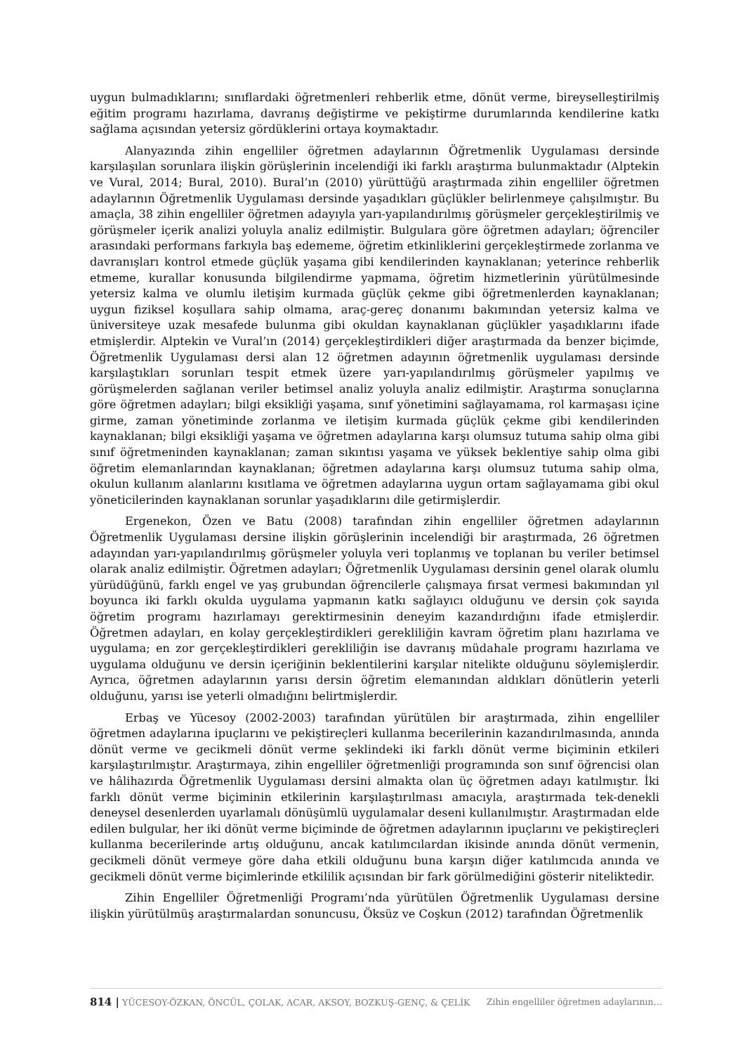uygun bulmadıklarını; sınıflardaki öğretmenleri rehberlik etme, dönüt verme, bireyselleştirilmiş eğitim programı hazırlama, davranış değiştirme ve pekiştirme durumlarında kendilerine katkı sağlama açısından yetersiz gördüklerini ortaya koymaktadır.
Alanyazında zihin engelliler öğretmen adaylarının Öğretmenlik Uygulaması dersinde karşılaşılan sorunlara ilişkin görüşlerinin incelendiği iki farklı araştırma bulunmaktadır (Alptekin ve Vural, 2014; Bural, 2010). Bural’ın (2010) yürüttüğü araştırmada zihin engelliler öğretmen adaylarının Öğretmenlik Uygulaması dersinde yaşadıkları güçlükler belirlenmeye çalışılmıştır. Bu amaçla, 38 zihin engelliler öğretmen adayıyla yarı-yapılandırılmış görüşmeler gerçekleştirilmiş ve görüşmeler içerik analizi yoluyla analiz edilmiştir. Bulgulara göre öğretmen adayları; öğrenciler arasındaki performans farkıyla baş edememe, öğretim etkinliklerini gerçekleştirmede zorlanma ve davranışları kontrol etmede güçlük yaşama gibi kendilerinden kaynaklanan; yeterince rehberlik etmeme, kurallar konusunda bilgilendirme yapmama, öğretim hizmetlerinin yürütülmesinde yetersiz kalma ve olumlu iletişim kurmada güçlük çekme gibi öğretmenlerden kaynaklanan; uygun fiziksel koşullara sahip olmama, araç-gereç donanımı bakımından yetersiz kalma ve üniversiteye uzak mesafede bulunma gibi okuldan kaynaklanan güçlükler yaşadıklarını ifade etmişlerdir. Alptekin ve Vural’ın (2014) gerçekleştirdikleri diğer araştırmada da benzer biçimde, Öğretmenlik Uygulaması dersi alan 12 öğretmen adayının öğretmenlik uygulaması dersinde karşılaştıkları sorunları tespit etmek üzere yarı-yapılandırılmış görüşmeler yapılmış ve görüşmelerden sağlanan veriler betimsel analiz yoluyla analiz edilmiştir. Araştırma sonuçlarına göre öğretmen adayları; bilgi eksikliği yaşama, sınıf yönetimini sağlayamama, rol karmaşası içine girme, zaman yönetiminde zorlanma ve iletişim kurmada güçlük çekme gibi kendilerinden kaynaklanan; bilgi eksikliği yaşama ve öğretmen adaylarına karşı olumsuz tutuma sahip olma gibi sınıf öğretmeninden kaynaklanan; zaman sıkıntısı yaşama ve yüksek beklentiye sahip olma gibi öğretim elemanlarından kaynaklanan; öğretmen adaylarına karşı olumsuz tutuma sahip olma, okulun kullanım alanlarını kısıtlama ve öğretmen adaylarına uygun ortam sağlayamama gibi okul yöneticilerinden kaynaklanan sorunlar yaşadıklarını dile getirmişlerdir.
Ergenekon, Özen ve Batu (2008) tarafından zihin engelliler öğretmen adaylarının Öğretmenlik Uygulaması dersine ilişkin görüşlerinin incelendiği bir araştırmada, 26 öğretmen adayından yarı-yapılandırılmış görüşmeler yoluyla veri toplanmış ve toplanan bu veriler betimsel olarak analiz edilmiştir. Öğretmen adayları; Öğretmenlik Uygulaması dersinin genel olarak olumlu yürüdüğünü, farklı engel ve yaş grubundan öğrencilerle çalışmaya fırsat vermesi bakımından yıl boyunca iki farklı okulda uygulama yapmanın katkı sağlayıcı olduğunu ve dersin çok sayıda öğretim programı hazırlamayı gerektirmesinin deneyim kazandırdığını ifade etmişlerdir. Öğretmen adayları, en kolay gerçekleştirdikleri gerekliliğin kavram öğretim planı hazırlama ve uygulama; en zor gerçekleştirdikleri gerekliliğin ise davranış müdahale programı hazırlama ve uygulama olduğunu ve dersin içeriğinin beklentilerini karşılar nitelikte olduğunu söylemişlerdir. Ayrıca, öğretmen adaylarının yarısı dersin öğretim elemanından aldıkları dönütlerin yeterli olduğunu, yarısı ise yeterli olmadığını belirtmişlerdir.
Erbaş ve Yücesoy (2002-2003) tarafından yürütülen bir araştırmada, zihin engelliler öğretmen adaylarına ipuçlarını ve pekiştireçleri kullanma becerilerinin kazandırılmasında, anında dönüt verme ve gecikmeli dönüt verme şeklindeki iki farklı dönüt verme biçiminin etkileri karşılaştırılmıştır. Araştırmaya, zihin engelliler öğretmenliği programında son sınıf öğrencisi olan ve hâlihazırda Öğretmenlik Uygulaması dersini almakta olan üç öğretmen adayı katılmıştır. İki farklı dönüt verme biçiminin etkilerinin karşılaştırılması amacıyla, araştırmada tek-denekli deneysel desenlerden uyarlamalı dönüşümlü uygulamalar deseni kullanılmıştır. Araştırmadan elde edilen bulgular, her iki dönüt verme biçiminde de öğretmen adaylarının ipuçlarını ve pekiştireçleri kullanma becerilerinde artış olduğunu, ancak katılımcılardan ikisinde anında dönüt vermenin, gecikmeli dönüt vermeye göre daha etkili olduğunu buna karşın diğer katılımcıda anında ve gecikmeli dönüt verme biçimlerinde etkililik açısından bir fark görülmediğini gösterir niteliktedir.
Zihin Engelliler Öğretmenliği Programı’nda yürütülen Öğretmenlik Uygulaması dersine ilişkin yürütülmüş araştırmalardan sonuncusu, Öksüz ve Coşkun (2012) tarafından Öğretmenlik
814 | YÜCESOY-ÖZKAN, ÖNCÜL, ÇOLAK, ACAR, AKSOY, BOZKUŞ-GENÇ, & ÇELİK Zihin engelliler öğretmen adaylarının…